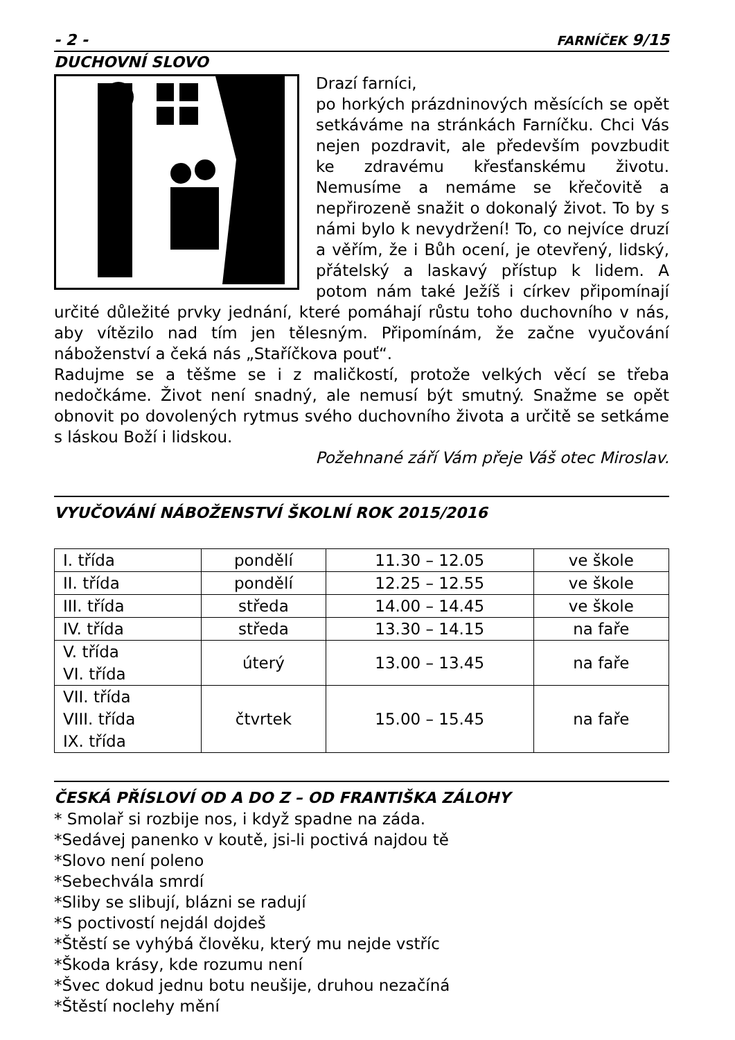- 2 - FARNÍČEK 9/15
DUCHOVNÍ SLOVO
Drazí farníci,
po horkých prázdninových měsících se opět setkáváme na stránkách Farníčku. Chci Vás nejen pozdravit, ale především povzbudit ke zdravému křesťanskému životu. Nemusíme a nemáme se křečovitě a nepřirozeně snažit o dokonalý život. To by s námi bylo k nevydržení! To, co nejvíce druzí a věřím, že i Bůh ocení, je otevřený, lidský, přátelský a laskavý přístup k lidem. A potom nám také Ježíš i církev připomínají určité důležité prvky jednání, které pomáhají růstu toho duchovního v nás, aby vítězilo nad tím jen tělesným. Připomínám, že začne vyučování náboženství a čeká nás „Staříčkova pouť“.
Radujme se a těšme se i z maličkostí, protože velkých věcí se třeba nedočkáme. Život není snadný, ale nemusí být smutný. Snažme se opět obnovit po dovolených rytmus svého duchovního života a určitě se setkáme s láskou Boží i lidskou.
Požehnané září Vám přeje Váš otec Miroslav.
VYUČOVÁNÍ NÁBOŽENSTVÍ ŠKOLNÍ ROK 2015/2016
| I. třída | pondělí | 11.30 – 12.05 | ve škole |
| II. třída | pondělí | 12.25 – 12.55 | ve škole |
| III. třída | středa | 14.00 – 14.45 | ve škole |
| IV. třída | středa | 13.30 – 14.15 | na faře |
| V. třída VI. třída | úterý | 13.00 – 13.45 | na faře |
| VII. třída VIII. třída IX. třída | čtvrtek | 15.00 – 15.45 | na faře |
ČESKÁ PŘÍSLOVÍ OD A DO Z – OD FRANTIŠKA ZÁLOHY
* Smolař si rozbije nos, i když spadne na záda.
*Sedávej panenko v koutě, jsi-li poctivá najdou tě
*Slovo není poleno
*Sebechvála smrdí
*Sliby se slibují, blázni se radují
*S poctivostí nejdál dojdeš
*Štěstí se vyhýbá člověku, který mu nejde vstříc
*Škoda krásy, kde rozumu není
*Švec dokud jednu botu neušije, druhou nezačíná
*Štěstí noclehy mění